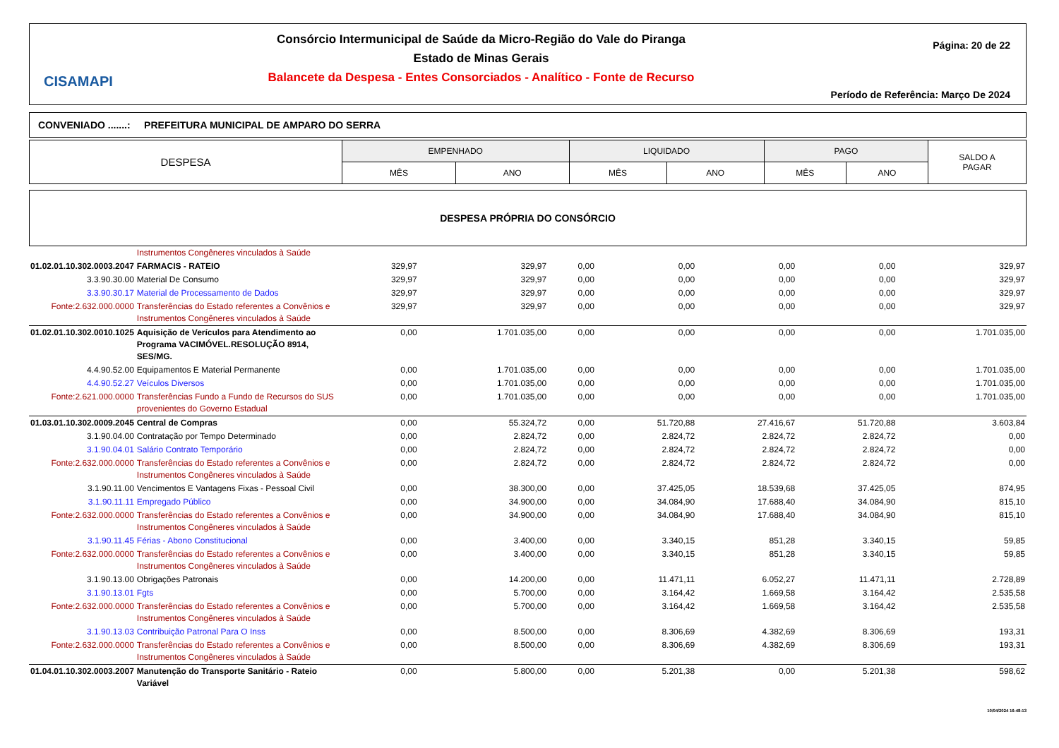CISAMAPI
Consórcio Intermunicipal de Saúde da Micro-Região do Vale do Piranga
Estado de Minas Gerais
Balancete da Despesa - Entes Consorciados - Analítico - Fonte de Recurso
Página: 20 de 22
Período de Referência: Março De 2024
CONVENIADO .......: PREFEITURA MUNICIPAL DE AMPARO DO SERRA
| DESPESA | EMPENHADO | | LIQUIDADO | | PAGO | | SALDO A PAGAR |
| --- | --- | --- | --- | --- | --- | --- | --- |
| | MÊS | ANO | MÊS | ANO | MÊS | ANO | |
DESPESA PRÓPRIA DO CONSÓRCIO
| | Instrumentos Congêneres vinculados à Saúde | | | | | | | |
| 01.02.01.10.302.0003.2047 | FARMACIS - RATEIO | 329,97 | 329,97 | 0,00 | 0,00 | 0,00 | 0,00 | 329,97 |
| 3.3.90.30.00 | Material De Consumo | 329,97 | 329,97 | 0,00 | 0,00 | 0,00 | 0,00 | 329,97 |
| 3.3.90.30.17 | Material de Processamento de Dados | 329,97 | 329,97 | 0,00 | 0,00 | 0,00 | 0,00 | 329,97 |
| Fonte:2.632.000.0000 | Transferências do Estado referentes a Convênios e Instrumentos Congêneres vinculados à Saúde | 329,97 | 329,97 | 0,00 | 0,00 | 0,00 | 0,00 | 329,97 |
| 01.02.01.10.302.0010.1025 | Aquisição de Verículos para Atendimento ao Programa VACIMÓVEL.RESOLUÇÃO 8914, SES/MG. | 0,00 | 1.701.035,00 | 0,00 | 0,00 | 0,00 | 0,00 | 1.701.035,00 |
| 4.4.90.52.00 | Equipamentos E Material Permanente | 0,00 | 1.701.035,00 | 0,00 | 0,00 | 0,00 | 0,00 | 1.701.035,00 |
| 4.4.90.52.27 | Veículos Diversos | 0,00 | 1.701.035,00 | 0,00 | 0,00 | 0,00 | 0,00 | 1.701.035,00 |
| Fonte:2.621.000.0000 | Transferências Fundo a Fundo de Recursos do SUS provenientes do Governo Estadual | 0,00 | 1.701.035,00 | 0,00 | 0,00 | 0,00 | 0,00 | 1.701.035,00 |
| 01.03.01.10.302.0009.2045 | Central de Compras | 0,00 | 55.324,72 | 0,00 | 51.720,88 | 27.416,67 | 51.720,88 | 3.603,84 |
| 3.1.90.04.00 | Contratação por Tempo Determinado | 0,00 | 2.824,72 | 0,00 | 2.824,72 | 2.824,72 | 2.824,72 | 0,00 |
| 3.1.90.04.01 | Salário Contrato Temporário | 0,00 | 2.824,72 | 0,00 | 2.824,72 | 2.824,72 | 2.824,72 | 0,00 |
| Fonte:2.632.000.0000 | Transferências do Estado referentes a Convênios e Instrumentos Congêneres vinculados à Saúde | 0,00 | 2.824,72 | 0,00 | 2.824,72 | 2.824,72 | 2.824,72 | 0,00 |
| 3.1.90.11.00 | Vencimentos E Vantagens Fixas - Pessoal Civil | 0,00 | 38.300,00 | 0,00 | 37.425,05 | 18.539,68 | 37.425,05 | 874,95 |
| 3.1.90.11.11 | Empregado Público | 0,00 | 34.900,00 | 0,00 | 34.084,90 | 17.688,40 | 34.084,90 | 815,10 |
| Fonte:2.632.000.0000 | Transferências do Estado referentes a Convênios e Instrumentos Congêneres vinculados à Saúde | 0,00 | 34.900,00 | 0,00 | 34.084,90 | 17.688,40 | 34.084,90 | 815,10 |
| 3.1.90.11.45 | Férias - Abono Constitucional | 0,00 | 3.400,00 | 0,00 | 3.340,15 | 851,28 | 3.340,15 | 59,85 |
| Fonte:2.632.000.0000 | Transferências do Estado referentes a Convênios e Instrumentos Congêneres vinculados à Saúde | 0,00 | 3.400,00 | 0,00 | 3.340,15 | 851,28 | 3.340,15 | 59,85 |
| 3.1.90.13.00 | Obrigações Patronais | 0,00 | 14.200,00 | 0,00 | 11.471,11 | 6.052,27 | 11.471,11 | 2.728,89 |
| 3.1.90.13.01 | Fgts | 0,00 | 5.700,00 | 0,00 | 3.164,42 | 1.669,58 | 3.164,42 | 2.535,58 |
| Fonte:2.632.000.0000 | Transferências do Estado referentes a Convênios e Instrumentos Congêneres vinculados à Saúde | 0,00 | 5.700,00 | 0,00 | 3.164,42 | 1.669,58 | 3.164,42 | 2.535,58 |
| 3.1.90.13.03 | Contribuição Patronal Para O Inss | 0,00 | 8.500,00 | 0,00 | 8.306,69 | 4.382,69 | 8.306,69 | 193,31 |
| Fonte:2.632.000.0000 | Transferências do Estado referentes a Convênios e Instrumentos Congêneres vinculados à Saúde | 0,00 | 8.500,00 | 0,00 | 8.306,69 | 4.382,69 | 8.306,69 | 193,31 |
| 01.04.01.10.302.0003.2007 | Manutenção do Transporte Sanitário - Rateio Variável | 0,00 | 5.800,00 | 0,00 | 5.201,38 | 0,00 | 5.201,38 | 598,62 |
10/04/2024 16:48:13